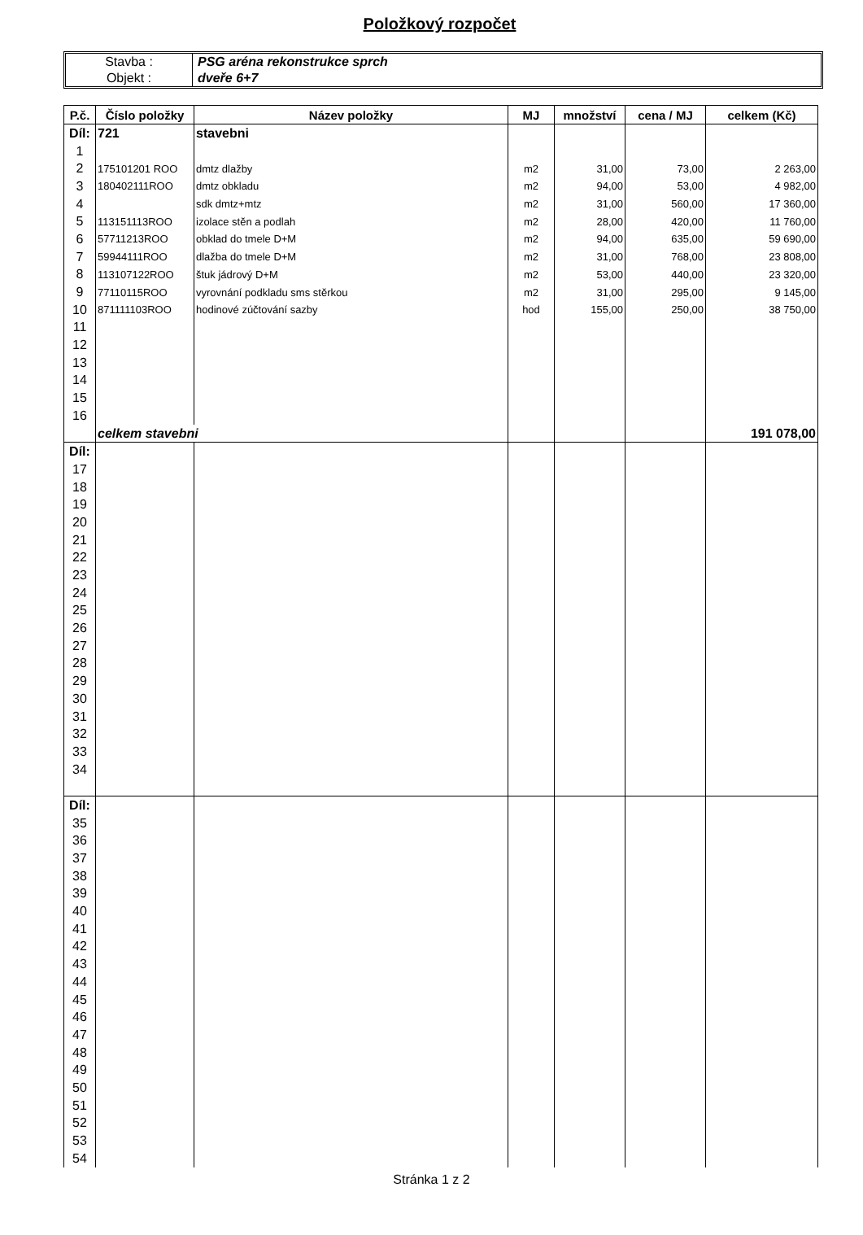Položkový rozpočet
Stavba :
Objekt :
PSG aréna rekonstrukce sprch
dveře 6+7
| P.č. | Číslo položky | Název položky | MJ | množství | cena / MJ | celkem (Kč) |
| --- | --- | --- | --- | --- | --- | --- |
| Díl: | 721 | stavebni | | | | |
| 1 | | | | | | |
| 2 | 175101201 ROO | dmtz dlažby | m2 | 31,00 | 73,00 | 2 263,00 |
| 3 | 180402111ROO | dmtz obkladu | m2 | 94,00 | 53,00 | 4 982,00 |
| 4 | | sdk dmtz+mtz | m2 | 31,00 | 560,00 | 17 360,00 |
| 5 | 113151113ROO | izolace stěn a podlah | m2 | 28,00 | 420,00 | 11 760,00 |
| 6 | 57711213ROO | obklad do tmele D+M | m2 | 94,00 | 635,00 | 59 690,00 |
| 7 | 59944111ROO | dlažba do tmele D+M | m2 | 31,00 | 768,00 | 23 808,00 |
| 8 | 113107122ROO | štuk jádrový D+M | m2 | 53,00 | 440,00 | 23 320,00 |
| 9 | 77110115ROO | vyrovnání podkladu sms stěrkou | m2 | 31,00 | 295,00 | 9 145,00 |
| 10 | 871111103ROO | hodinové zúčtování sazby | hod | 155,00 | 250,00 | 38 750,00 |
| 11 | | | | | | |
| 12 | | | | | | |
| 13 | | | | | | |
| 14 | | | | | | |
| 15 | | | | | | |
| 16 | | | | | | |
| | celkem stavebni | | | | | 191 078,00 |
| Díl: | | | | | | |
| 17 | | | | | | |
| 18 | | | | | | |
| 19 | | | | | | |
| 20 | | | | | | |
| 21 | | | | | | |
| 22 | | | | | | |
| 23 | | | | | | |
| 24 | | | | | | |
| 25 | | | | | | |
| 26 | | | | | | |
| 27 | | | | | | |
| 28 | | | | | | |
| 29 | | | | | | |
| 30 | | | | | | |
| 31 | | | | | | |
| 32 | | | | | | |
| 33 | | | | | | |
| 34 | | | | | | |
| Díl: | | | | | | |
| 35 | | | | | | |
| 36 | | | | | | |
| 37 | | | | | | |
| 38 | | | | | | |
| 39 | | | | | | |
| 40 | | | | | | |
| 41 | | | | | | |
| 42 | | | | | | |
| 43 | | | | | | |
| 44 | | | | | | |
| 45 | | | | | | |
| 46 | | | | | | |
| 47 | | | | | | |
| 48 | | | | | | |
| 49 | | | | | | |
| 50 | | | | | | |
| 51 | | | | | | |
| 52 | | | | | | |
| 53 | | | | | | |
| 54 | | | | | | |
Stránka 1 z 2